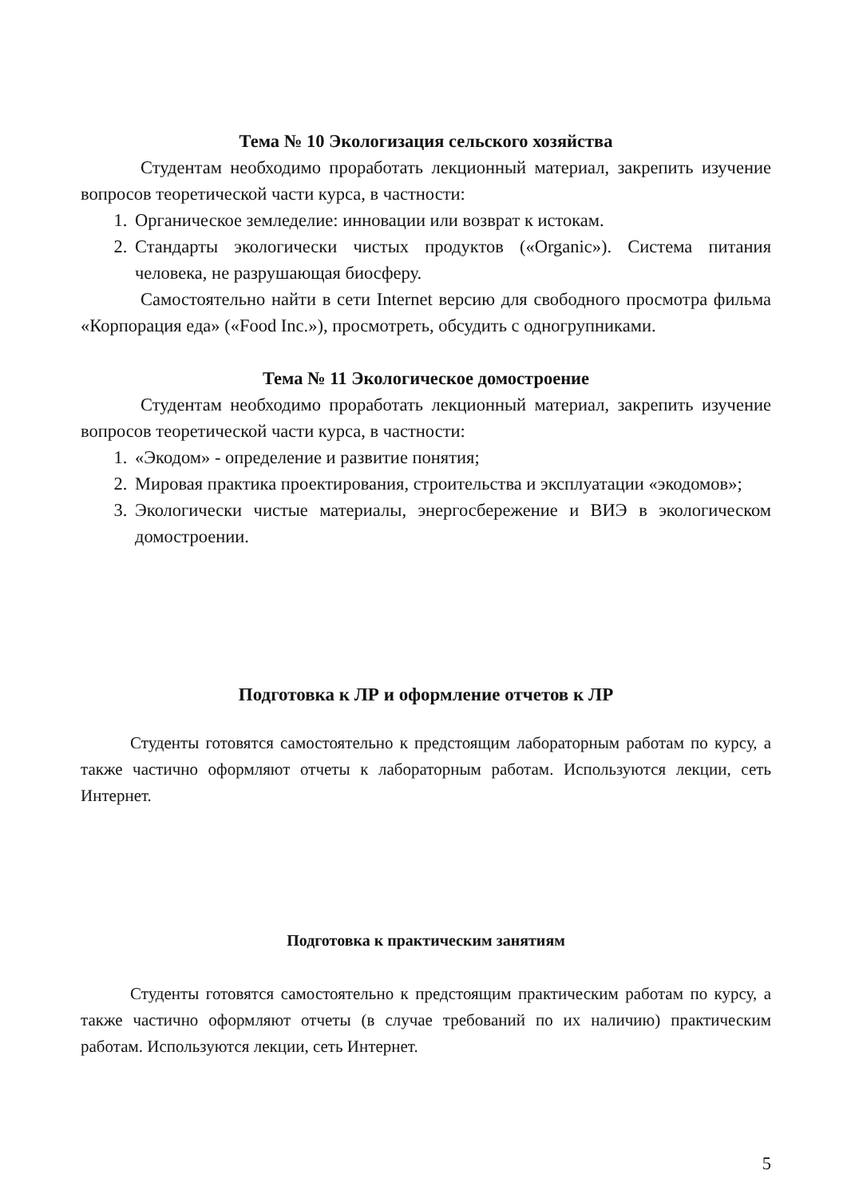Тема № 10 Экологизация сельского хозяйства
Студентам необходимо проработать лекционный материал, закрепить изучение вопросов теоретической части курса, в частности:
1. Органическое земледелие: инновации или возврат к истокам.
2. Стандарты экологически чистых продуктов («Organic»). Система питания человека, не разрушающая биосферу.
Самостоятельно найти в сети Internet версию для свободного просмотра фильма «Корпорация еда» («Food Inc.»), просмотреть, обсудить с одногрупниками.
Тема № 11 Экологическое домостроение
Студентам необходимо проработать лекционный материал, закрепить изучение вопросов теоретической части курса, в частности:
1. «Экодом» - определение и развитие понятия;
2. Мировая практика проектирования, строительства и эксплуатации «экодомов»;
3. Экологически чистые материалы, энергосбережение и ВИЭ в экологическом домостроении.
Подготовка к ЛР и оформление отчетов к ЛР
Студенты готовятся самостоятельно к предстоящим лабораторным работам по курсу, а также частично оформляют отчеты к лабораторным работам. Используются лекции, сеть Интернет.
Подготовка к практическим занятиям
Студенты готовятся самостоятельно к предстоящим практическим работам по курсу, а также частично оформляют отчеты (в случае требований по их наличию) практическим работам. Используются лекции, сеть Интернет.
5